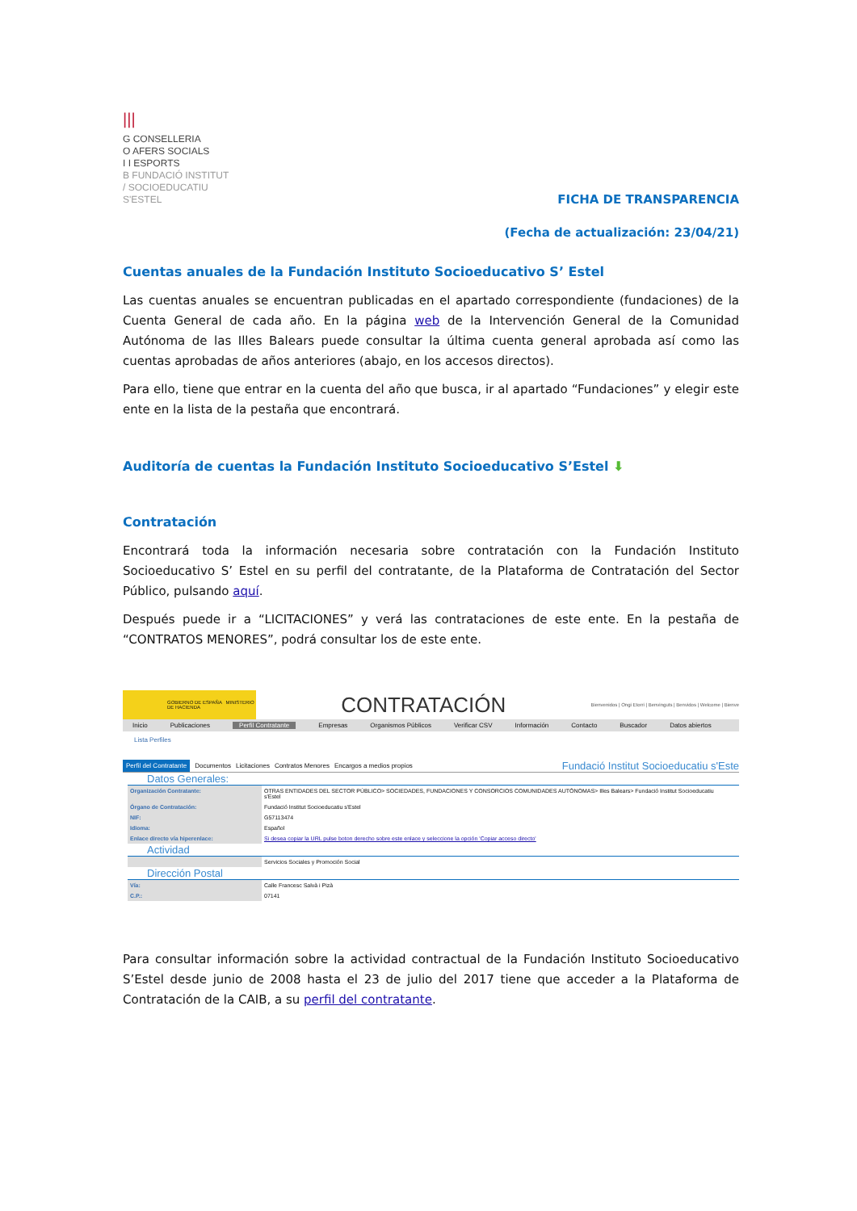|||
G CONSELLERIA
O AFERS SOCIALS
I I ESPORTS
B FUNDACIÓ INSTITUT
/ SOCIOEDUCATIU S'ESTEL
FICHA DE TRANSPARENCIA
(Fecha de actualización: 23/04/21)
Cuentas anuales de la Fundación Instituto Socioeducativo S’ Estel
Las cuentas anuales se encuentran publicadas en el apartado correspondiente (fundaciones) de la Cuenta General de cada año. En la página web de la Intervención General de la Comunidad Autónoma de las Illes Balears puede consultar la última cuenta general aprobada así como las cuentas aprobadas de años anteriores (abajo, en los accesos directos).
Para ello, tiene que entrar en la cuenta del año que busca, ir al apartado “Fundaciones” y elegir este ente en la lista de la pestaña que encontrará.
Auditoría de cuentas la Fundación Instituto Socioeducativo S’Estel ⬇
Contratación
Encontrará toda la información necesaria sobre contratación con la Fundación Instituto Socioeducativo S’ Estel en su perfil del contratante, de la Plataforma de Contratación del Sector Público, pulsando aquí.
Después puede ir a “LICITACIONES” y verá las contrataciones de este ente. En la pestaña de “CONTRATOS MENORES”, podrá consultar los de este ente.
GOBIERNO DE ESPAÑA MINISTERIO DE HACIENDA
CONTRATACIÓN
Bienvenidos | Ongi Etorri | Benvinguts | Benvidos | Welcome | Bienve
Inicio Publicaciones Perfil Contratante Empresas Organismos Públicos Verificar CSV Información Contacto Buscador Datos abiertos
Lista Perfiles
Perfil del Contratante Documentos Licitaciones Contratos Menores Encargos a medios propios Fundació Institut Socioeducatiu s'Este
Datos Generales:
| Organización Contratante: | OTRAS ENTIDADES DEL SECTOR PÚBLICO> SOCIEDADES, FUNDACIONES Y CONSORCIOS COMUNIDADES AUTÓNOMAS> Illes Balears> Fundació Institut Socioeducatiu s'Estel |
| Órgano de Contratación: | Fundació Institut Socioeducatiu s'Estel |
| NIF: | G57113474 |
| Idioma: | Español |
| Enlace directo vía hiperenlace: | Si desea copiar la URL pulse boton derecho sobre este enlace y seleccione la opción 'Copiar acceso directo' |
Actividad
| | Servicios Sociales y Promoción Social |
Dirección Postal
| Vía: | Calle Francesc Salvà i Pizà |
| C.P.: | 07141 |
Para consultar información sobre la actividad contractual de la Fundación Instituto Socioeducativo S’Estel desde junio de 2008 hasta el 23 de julio del 2017 tiene que acceder a la Plataforma de Contratación de la CAIB, a su perfil del contratante.